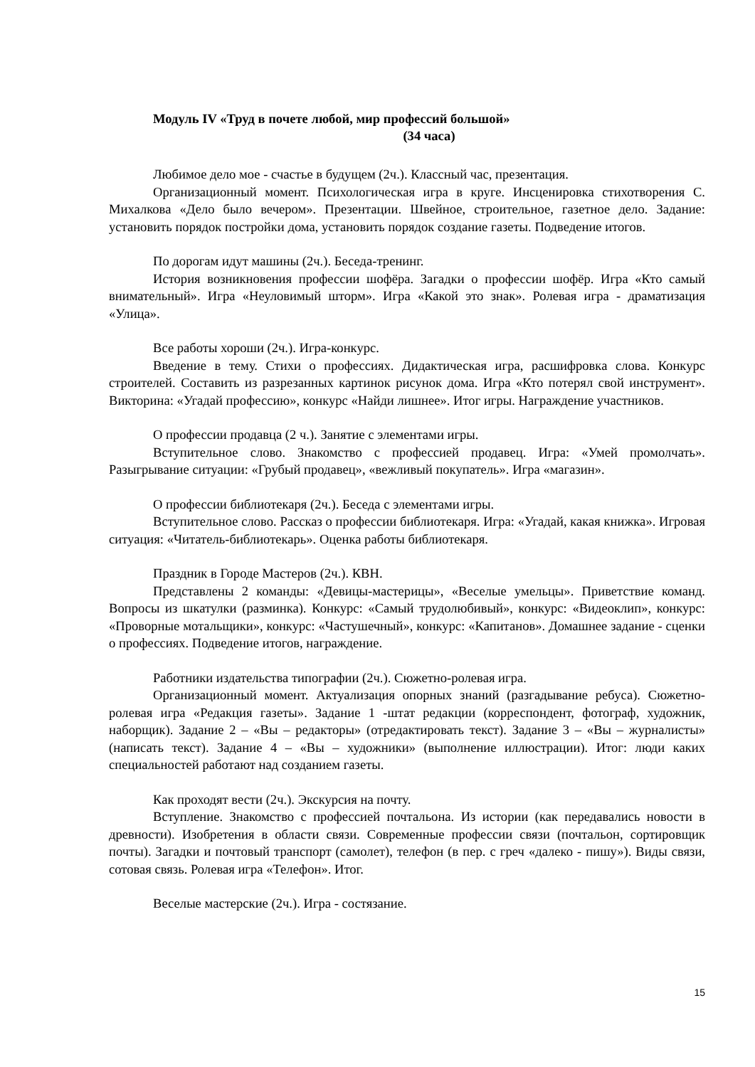Модуль IV «Труд в почете любой, мир профессий большой»
(34 часа)
Любимое дело мое - счастье в будущем (2ч.). Классный час, презентация.
Организационный момент. Психологическая игра в круге. Инсценировка стихотворения С. Михалкова «Дело было вечером». Презентации. Швейное, строительное, газетное дело. Задание: установить порядок постройки дома, установить порядок создание газеты. Подведение итогов.
По дорогам идут машины (2ч.). Беседа-тренинг.
История возникновения профессии шофёра. Загадки о профессии шофёр. Игра «Кто самый внимательный». Игра «Неуловимый шторм». Игра «Какой это знак». Ролевая игра - драматизация «Улица».
Все работы хороши (2ч.). Игра-конкурс.
Введение в тему. Стихи о профессиях. Дидактическая игра, расшифровка слова. Конкурс строителей. Составить из разрезанных картинок рисунок дома. Игра «Кто потерял свой инструмент». Викторина: «Угадай профессию», конкурс «Найди лишнее». Итог игры. Награждение участников.
О профессии продавца (2 ч.). Занятие с элементами игры.
Вступительное слово. Знакомство с профессией продавец. Игра: «Умей промолчать». Разыгрывание ситуации: «Грубый продавец», «вежливый покупатель». Игра «магазин».
О профессии библиотекаря (2ч.). Беседа с элементами игры.
Вступительное слово. Рассказ о профессии библиотекаря. Игра: «Угадай, какая книжка». Игровая ситуация: «Читатель-библиотекарь». Оценка работы библиотекаря.
Праздник в Городе Мастеров (2ч.). КВН.
Представлены 2 команды: «Девицы-мастерицы», «Веселые умельцы». Приветствие команд. Вопросы из шкатулки (разминка). Конкурс: «Самый трудолюбивый», конкурс: «Видеоклип», конкурс: «Проворные мотальщики», конкурс: «Частушечный», конкурс: «Капитанов». Домашнее задание - сценки о профессиях. Подведение итогов, награждение.
Работники издательства типографии (2ч.). Сюжетно-ролевая игра.
Организационный момент. Актуализация опорных знаний (разгадывание ребуса). Сюжетно-ролевая игра «Редакция газеты». Задание 1 -штат редакции (корреспондент, фотограф, художник, наборщик). Задание 2 – «Вы – редакторы» (отредактировать текст). Задание 3 – «Вы – журналисты» (написать текст). Задание 4 – «Вы – художники» (выполнение иллюстрации). Итог: люди каких специальностей работают над созданием газеты.
Как проходят вести (2ч.). Экскурсия на почту.
Вступление. Знакомство с профессией почтальона. Из истории (как передавались новости в древности). Изобретения в области связи. Современные профессии связи (почтальон, сортировщик почты). Загадки и почтовый транспорт (самолет), телефон (в пер. с греч «далеко - пишу»). Виды связи, сотовая связь. Ролевая игра «Телефон». Итог.
Веселые мастерские (2ч.). Игра - состязание.
15